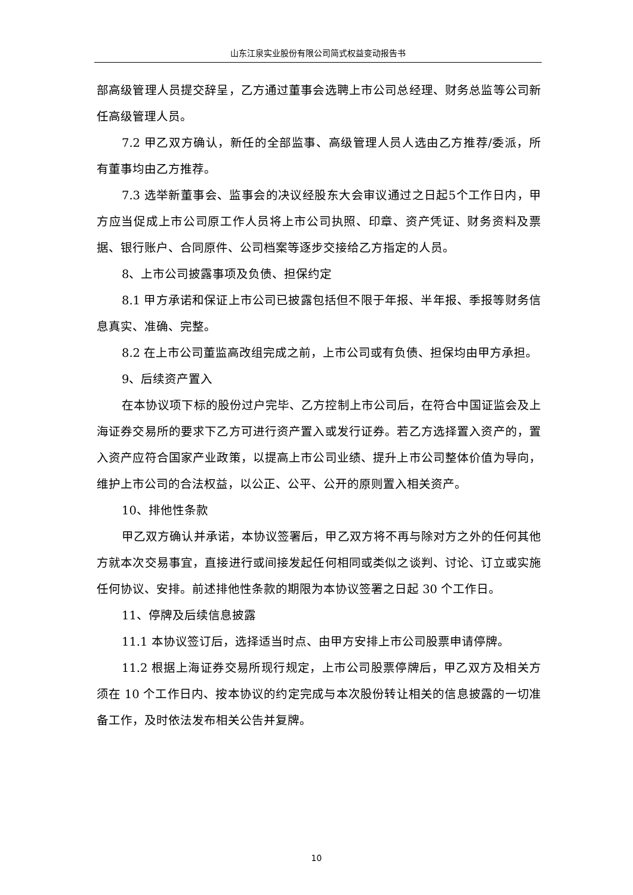山东江泉实业股份有限公司简式权益变动报告书
部高级管理人员提交辞呈，乙方通过董事会选聘上市公司总经理、财务总监等公司新任高级管理人员。
7.2 甲乙双方确认，新任的全部监事、高级管理人员人选由乙方推荐/委派，所有董事均由乙方推荐。
7.3 选举新董事会、监事会的决议经股东大会审议通过之日起5个工作日内，甲方应当促成上市公司原工作人员将上市公司执照、印章、资产凭证、财务资料及票据、银行账户、合同原件、公司档案等逐步交接给乙方指定的人员。
8、上市公司披露事项及负债、担保约定
8.1 甲方承诺和保证上市公司已披露包括但不限于年报、半年报、季报等财务信息真实、准确、完整。
8.2 在上市公司董监高改组完成之前，上市公司或有负债、担保均由甲方承担。
9、后续资产置入
在本协议项下标的股份过户完毕、乙方控制上市公司后，在符合中国证监会及上海证券交易所的要求下乙方可进行资产置入或发行证券。若乙方选择置入资产的，置入资产应符合国家产业政策，以提高上市公司业绩、提升上市公司整体价值为导向，维护上市公司的合法权益，以公正、公平、公开的原则置入相关资产。
10、排他性条款
甲乙双方确认并承诺，本协议签署后，甲乙双方将不再与除对方之外的任何其他方就本次交易事宜，直接进行或间接发起任何相同或类似之谈判、讨论、订立或实施任何协议、安排。前述排他性条款的期限为本协议签署之日起 30 个工作日。
11、停牌及后续信息披露
11.1 本协议签订后，选择适当时点、由甲方安排上市公司股票申请停牌。
11.2 根据上海证券交易所现行规定，上市公司股票停牌后，甲乙双方及相关方须在 10 个工作日内、按本协议的约定完成与本次股份转让相关的信息披露的一切准备工作，及时依法发布相关公告并复牌。
10